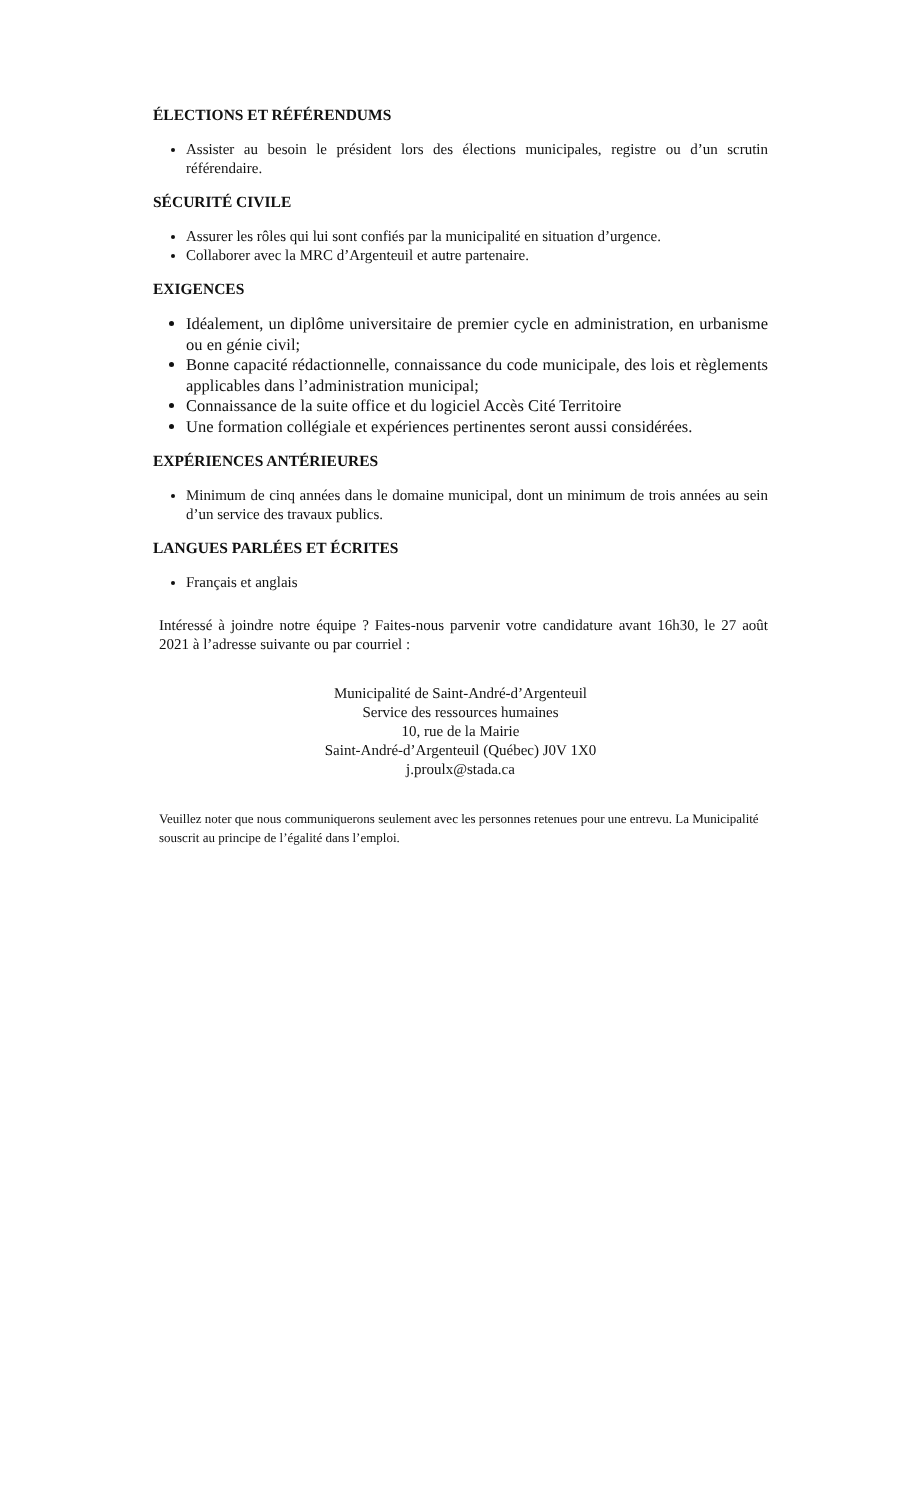ÉLECTIONS ET RÉFÉRENDUMS
Assister au besoin le président lors des élections municipales, registre ou d’un scrutin référendaire.
SÉCURITÉ CIVILE
Assurer les rôles qui lui sont confiés par la municipalité en situation d’urgence.
Collaborer avec la MRC d’Argenteuil et autre partenaire.
EXIGENCES
Idéalement, un diplôme universitaire de premier cycle en administration, en urbanisme ou en génie civil;
Bonne capacité rédactionnelle, connaissance du code municipale, des lois et règlements applicables dans l’administration municipal;
Connaissance de la suite office et du logiciel Accès Cité Territoire
Une formation collégiale et expériences pertinentes seront aussi considérées.
EXPÉRIENCES ANTÉRIEURES
Minimum de cinq années dans le domaine municipal, dont un minimum de trois années au sein d’un service des travaux publics.
LANGUES PARLÉES ET ÉCRITES
Français et anglais
Intéressé à joindre notre équipe ? Faites-nous parvenir votre candidature avant 16h30, le 27 août 2021 à l’adresse suivante ou par courriel :
Municipalité de Saint-André-d’Argenteuil
Service des ressources humaines
10, rue de la Mairie
Saint-André-d’Argenteuil (Québec) J0V 1X0
j.proulx@stada.ca
Veuillez noter que nous communiquerons seulement avec les personnes retenues pour une entrevu. La Municipalité souscrit au principe de l’égalité dans l’emploi.